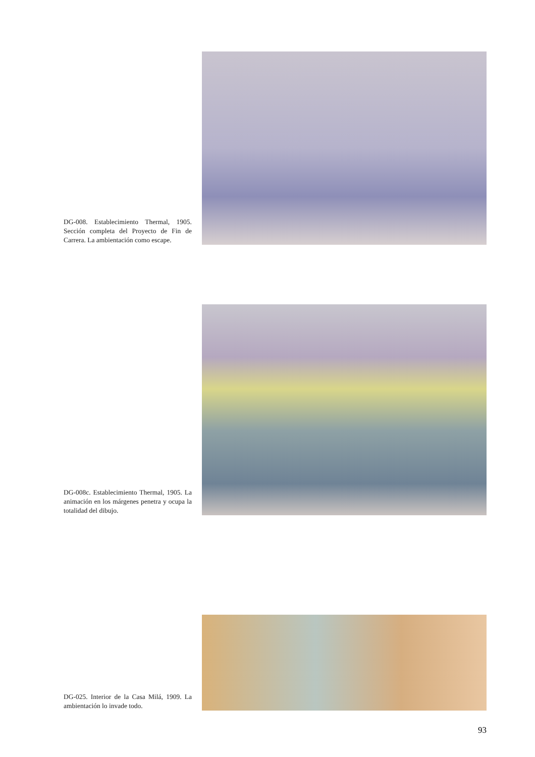DG-008. Establecimiento Thermal, 1905. Sección completa del Proyecto de Fin de Carrera. La ambientación como escape.
DG-008c. Establecimiento Thermal, 1905. La animación en los márgenes penetra y ocupa la totalidad del dibujo.
DG-025. Interior de la Casa Milá, 1909. La ambientación lo invade todo.
93